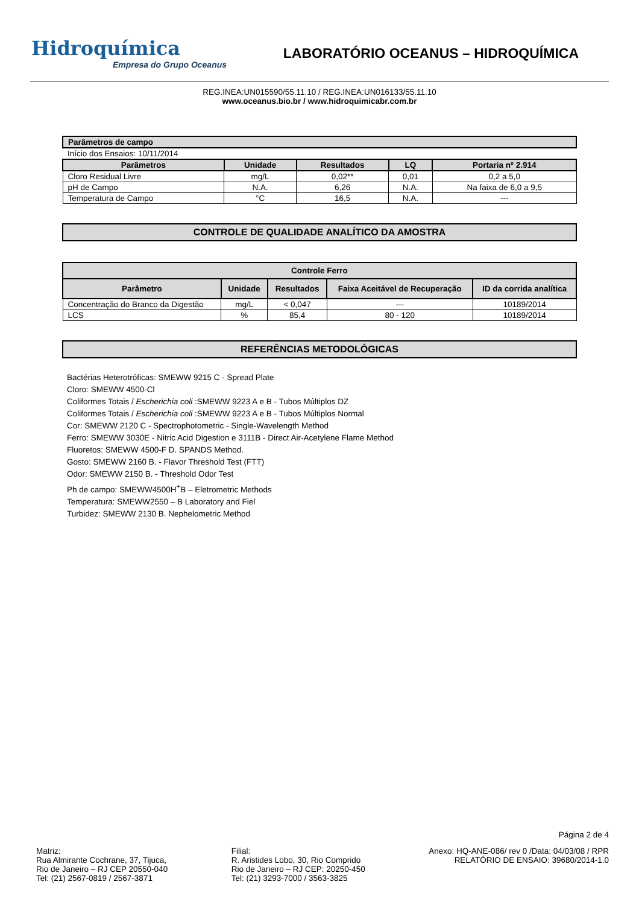Hidroquímica
Empresa do Grupo Oceanus
LABORATÓRIO OCEANUS – HIDROQUÍMICA
REG.INEA:UN015590/55.11.10 / REG.INEA:UN016133/55.11.10
www.oceanus.bio.br / www.hidroquimicabr.com.br
| Parâmetros de campo | | | | |
| --- | --- | --- | --- | --- |
| Início dos Ensaios: 10/11/2014 | | | | |
| Parâmetros | Unidade | Resultados | LQ | Portaria nº 2.914 |
| Cloro Residual Livre | mg/L | 0,02** | 0,01 | 0,2 a 5,0 |
| pH de Campo | N.A. | 6,26 | N.A. | Na faixa de 6,0 a 9,5 |
| Temperatura de Campo | °C | 16,5 | N.A. | --- |
CONTROLE DE QUALIDADE ANALÍTICO DA AMOSTRA
| Controle Ferro | | | | |
| --- | --- | --- | --- | --- |
| Parâmetro | Unidade | Resultados | Faixa Aceitável de Recuperação | ID da corrida analítica |
| Concentração do Branco da Digestão | mg/L | < 0,047 | --- | 10189/2014 |
| LCS | % | 85,4 | 80 - 120 | 10189/2014 |
REFERÊNCIAS METODOLÓGICAS
Bactérias Heterotróficas: SMEWW 9215 C - Spread Plate
Cloro: SMEWW 4500-Cl
Coliformes Totais / Escherichia coli :SMEWW 9223 A e B - Tubos Múltiplos DZ
Coliformes Totais / Escherichia coli :SMEWW 9223 A e B - Tubos Múltiplos Normal
Cor: SMEWW 2120 C - Spectrophotometric - Single-Wavelength Method
Ferro: SMEWW 3030E - Nitric Acid Digestion e 3111B - Direct Air-Acetylene Flame Method
Fluoretos: SMEWW 4500-F D. SPANDS Method.
Gosto: SMEWW 2160 B. - Flavor Threshold Test (FTT)
Odor: SMEWW 2150 B. - Threshold Odor Test
Ph de campo: SMEWW4500H<sup>+</sup>B – Eletrometric Methods
Temperatura: SMEWW2550 – B Laboratory and Fiel
Turbidez: SMEWW 2130 B. Nephelometric Method
Página 2 de 4
Matriz:
Rua Almirante Cochrane, 37, Tijuca,
Rio de Janeiro – RJ CEP 20550-040
Tel: (21) 2567-0819 / 2567-3871
Filial:
R. Aristides Lobo, 30, Rio Comprido
Rio de Janeiro – RJ CEP: 20250-450
Tel: (21) 3293-7000 / 3563-3825
Anexo: HQ-ANE-086/ rev 0 /Data: 04/03/08 / RPR
RELATÓRIO DE ENSAIO: 39680/2014-1.0